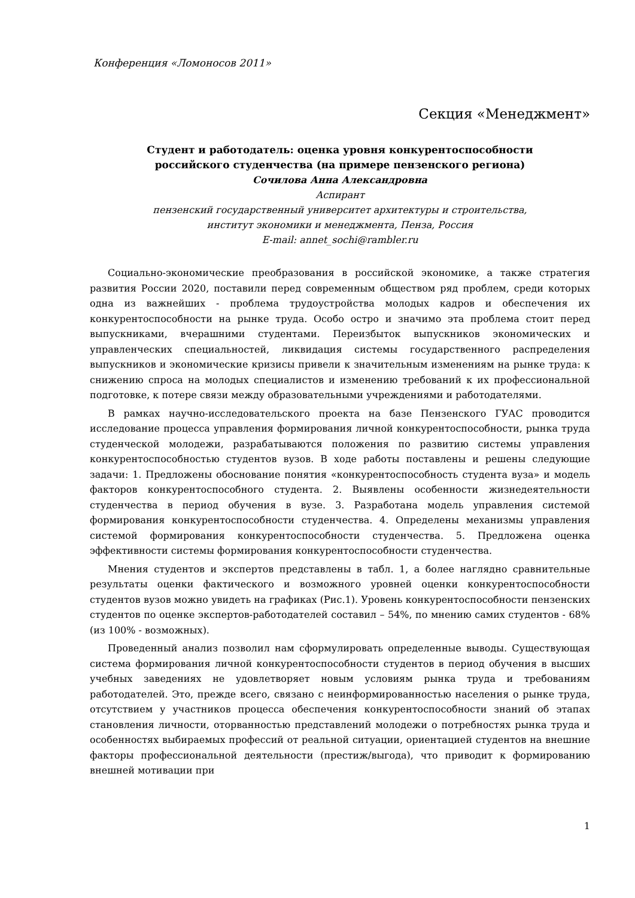Конференция «Ломоносов 2011»
Секция «Менеджмент»
Студент и работодатель: оценка уровня конкурентоспособности
российского студенчества (на примере пензенского региона)
Сочилова Анна Александровна
Аспирант
пензенский государственный университет архитектуры и строительства,
институт экономики и менеджмента, Пенза, Россия
E-mail: annet_sochi@rambler.ru
Социально-экономические преобразования в российской экономике, а также стратегия развития России 2020, поставили перед современным обществом ряд проблем, среди которых одна из важнейших - проблема трудоустройства молодых кадров и обеспечения их конкурентоспособности на рынке труда. Особо остро и значимо эта проблема стоит перед выпускниками, вчерашними студентами. Переизбыток выпускников экономических и управленческих специальностей, ликвидация системы государственного распределения выпускников и экономические кризисы привели к значительным изменениям на рынке труда: к снижению спроса на молодых специалистов и изменению требований к их профессиональной подготовке, к потере связи между образовательными учреждениями и работодателями.
В рамках научно-исследовательского проекта на базе Пензенского ГУАС проводится исследование процесса управления формирования личной конкурентоспособности, рынка труда студенческой молодежи, разрабатываются положения по развитию системы управления конкурентоспособностью студентов вузов. В ходе работы поставлены и решены следующие задачи: 1. Предложены обоснование понятия «конкурентоспособность студента вуза» и модель факторов конкурентоспособного студента. 2. Выявлены особенности жизнедеятельности студенчества в период обучения в вузе. 3. Разработана модель управления системой формирования конкурентоспособности студенчества. 4. Определены механизмы управления системой формирования конкурентоспособности студенчества. 5. Предложена оценка эффективности системы формирования конкурентоспособности студенчества.
Мнения студентов и экспертов представлены в табл. 1, а более наглядно сравнительные результаты оценки фактического и возможного уровней оценки конкурентоспособности студентов вузов можно увидеть на графиках (Рис.1). Уровень конкурентоспособности пензенских студентов по оценке экспертов-работодателей составил – 54%, по мнению самих студентов - 68% (из 100% - возможных).
Проведенный анализ позволил нам сформулировать определенные выводы. Существующая система формирования личной конкурентоспособности студентов в период обучения в высших учебных заведениях не удовлетворяет новым условиям рынка труда и требованиям работодателей. Это, прежде всего, связано с неинформированностью населения о рынке труда, отсутствием у участников процесса обеспечения конкурентоспособности знаний об этапах становления личности, оторванностью представлений молодежи о потребностях рынка труда и особенностях выбираемых профессий от реальной ситуации, ориентацией студентов на внешние факторы профессиональной деятельности (престиж/выгода), что приводит к формированию внешней мотивации при
1